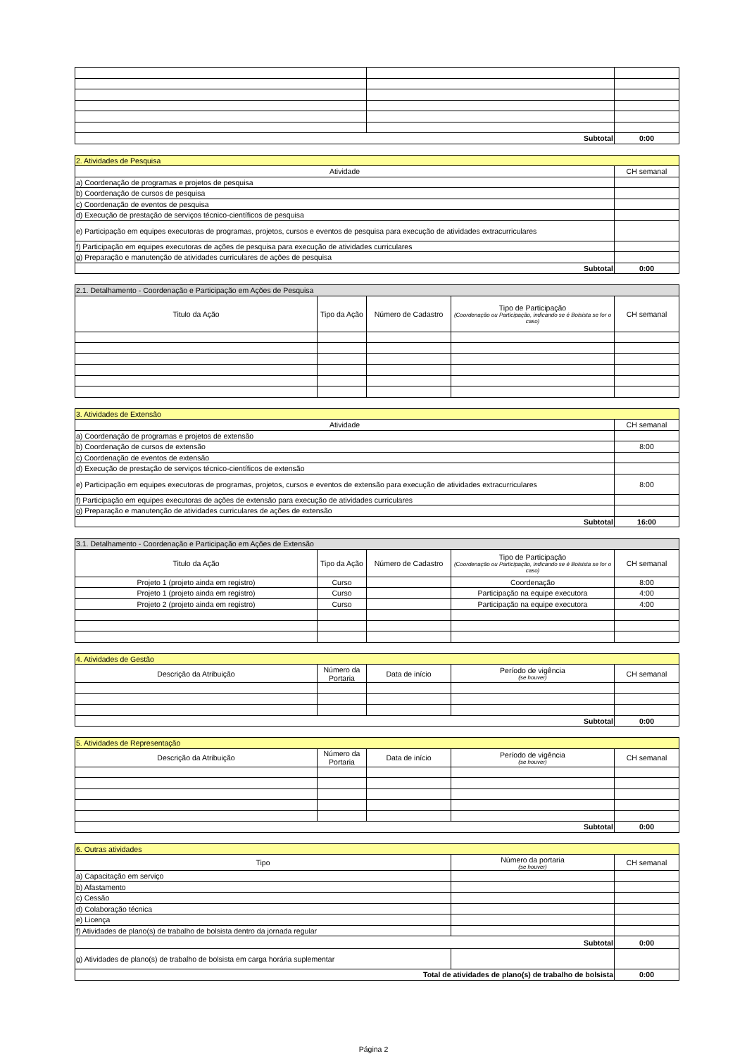| Subtotal | | 0:00 |
| 2. Atividades de Pesquisa | |
| Atividade | CH semanal |
| a) Coordenação de programas e projetos de pesquisa | |
| b) Coordenação de cursos de pesquisa | |
| c) Coordenação de eventos de pesquisa | |
| d) Execução de prestação de serviços técnico-científicos de pesquisa | |
| e) Participação em equipes executoras de programas, projetos, cursos e eventos de pesquisa para execução de atividades extracurriculares | |
| f) Participação em equipes executoras de ações de pesquisa para execução de atividades curriculares | |
| g) Preparação e manutenção de atividades curriculares de ações de pesquisa | |
| Subtotal | 0:00 |
| 2.1. Detalhamento - Coordenação e Participação em Ações de Pesquisa | | | | |
| Titulo da Ação | Tipo da Ação | Número de Cadastro | Tipo de Participação (Coordenação ou Participação, indicando se é Bolsista se for o caso) | CH semanal |
| 3. Atividades de Extensão | |
| Atividade | CH semanal |
| a) Coordenação de programas e projetos de extensão | |
| b) Coordenação de cursos de extensão | 8:00 |
| c) Coordenação de eventos de extensão | |
| d) Execução de prestação de serviços técnico-científicos de extensão | |
| e) Participação em equipes executoras de programas, projetos, cursos e eventos de extensão para execução de atividades extracurriculares | 8:00 |
| f) Participação em equipes executoras de ações de extensão para execução de atividades curriculares | |
| g) Preparação e manutenção de atividades curriculares de ações de extensão | |
| Subtotal | 16:00 |
| 3.1. Detalhamento - Coordenação e Participação em Ações de Extensão | | | | |
| Titulo da Ação | Tipo da Ação | Número de Cadastro | Tipo de Participação (Coordenação ou Participação, indicando se é Bolsista se for o caso) | CH semanal |
| Projeto 1 (projeto ainda em registro) | Curso | | Coordenação | 8:00 |
| Projeto 1 (projeto ainda em registro) | Curso | | Participação na equipe executora | 4:00 |
| Projeto 2 (projeto ainda em registro) | Curso | | Participação na equipe executora | 4:00 |
| 4. Atividades de Gestão | | | | |
| Descrição da Atribuição | Número da Portaria | Data de início | Período de vigência (se houver) | CH semanal |
| Subtotal | | | | 0:00 |
| 5. Atividades de Representação | | | | |
| Descrição da Atribuição | Número da Portaria | Data de início | Período de vigência (se houver) | CH semanal |
| Subtotal | | | | 0:00 |
| 6. Outras atividades | | |
| Tipo | Número da portaria (se houver) | CH semanal |
| a) Capacitação em serviço | | |
| b) Afastamento | | |
| c) Cessão | | |
| d) Colaboração técnica | | |
| e) Licença | | |
| f) Atividades de plano(s) de trabalho de bolsista dentro da jornada regular | | |
| Subtotal | | 0:00 |
| g) Atividades de plano(s) de trabalho de bolsista em carga horária suplementar | | |
| Total de atividades de plano(s) de trabalho de bolsista | | 0:00 |
Página 2